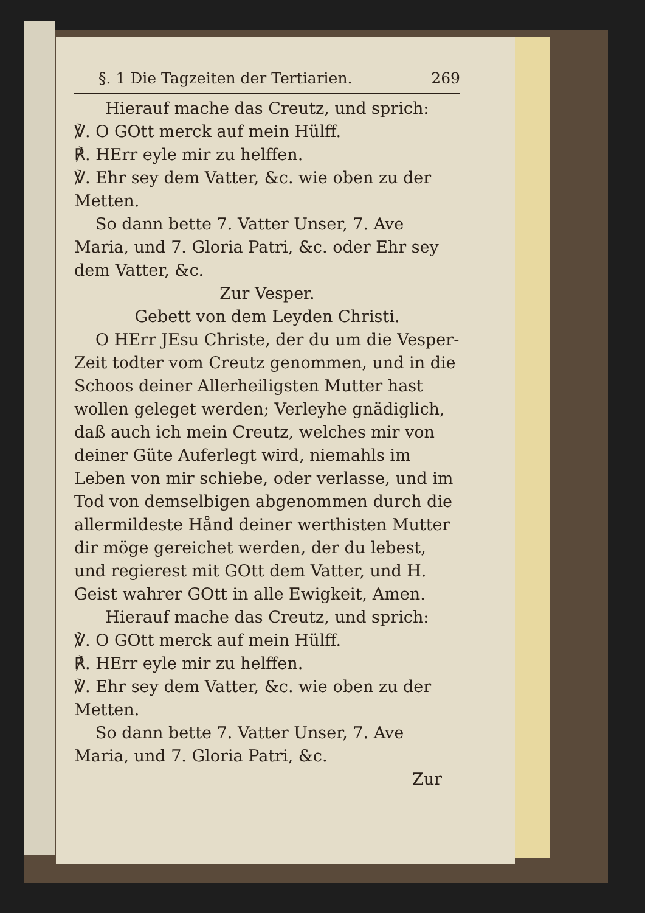§. 1 Die Tagzeiten der Tertiarien. 269
Hierauf mache das Creutz, und sprich:
℣. O GOtt merck auf mein Hülff.
℟. HErr eyle mir zu helffen.
℣. Ehr sey dem Vatter, &c. wie oben zu der Metten.
So dann bette 7. Vatter Unser, 7. Ave Maria, und 7. Gloria Patri, &c. oder Ehr sey dem Vatter, &c.
Zur Vesper.
Gebett von dem Leyden Christi.
O HErr JEsu Christe, der du um die Vesper-Zeit todter vom Creutz genommen, und in die Schoos deiner Allerheiligsten Mutter hast wollen geleget werden; Verleyhe gnädiglich, daß auch ich mein Creutz, welches mir von deiner Güte Auferlegt wird, niemahls im Leben von mir schiebe, oder verlasse, und im Tod von demselbigen abgenommen durch die allermildeste Hånd deiner werthisten Mutter dir möge gereichet werden, der du lebest, und regierest mit GOtt dem Vatter, und H. Geist wahrer GOtt in alle Ewigkeit, Amen.
Hierauf mache das Creutz, und sprich:
℣. O GOtt merck auf mein Hülff.
℟. HErr eyle mir zu helffen.
℣. Ehr sey dem Vatter, &c. wie oben zu der Metten.
So dann bette 7. Vatter Unser, 7. Ave Maria, und 7. Gloria Patri, &c.
Zur